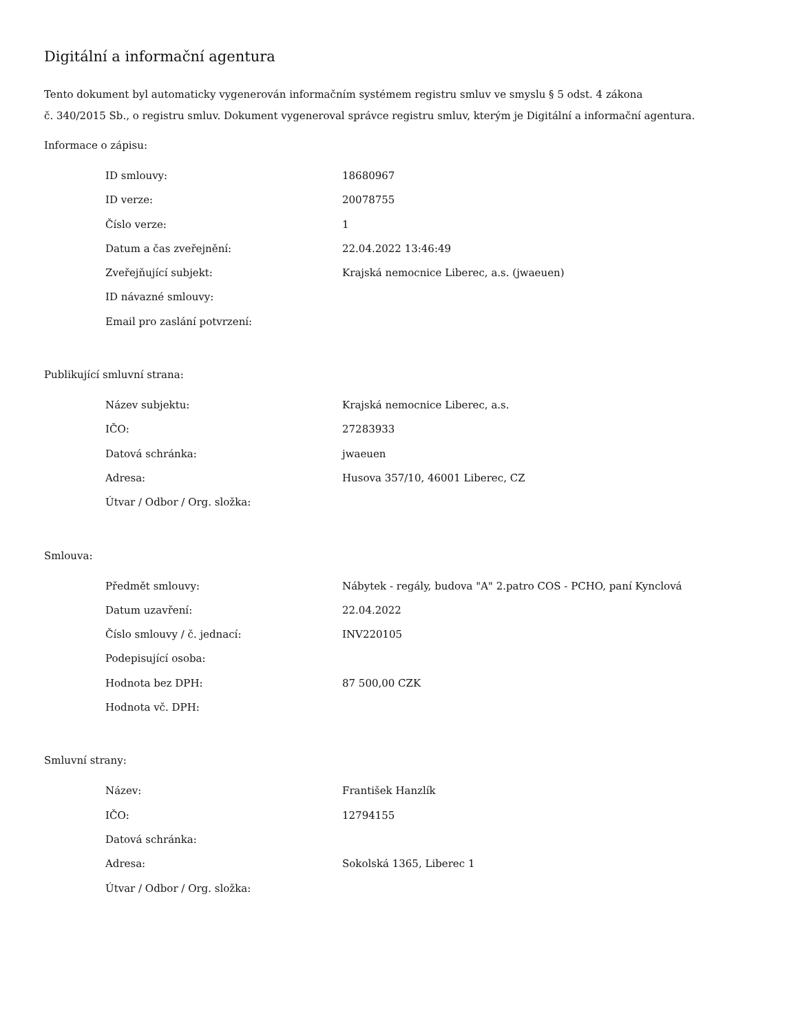Digitální a informační agentura
Tento dokument byl automaticky vygenerován informačním systémem registru smluv ve smyslu § 5 odst. 4 zákona
č. 340/2015 Sb., o registru smluv. Dokument vygeneroval správce registru smluv, kterým je Digitální a informační agentura.
Informace o zápisu:
| ID smlouvy: | 18680967 |
| ID verze: | 20078755 |
| Číslo verze: | 1 |
| Datum a čas zveřejnění: | 22.04.2022 13:46:49 |
| Zveřejňující subjekt: | Krajská nemocnice Liberec, a.s. (jwaeuen) |
| ID návazné smlouvy: | |
| Email pro zaslání potvrzení: | |
Publikující smluvní strana:
| Název subjektu: | Krajská nemocnice Liberec, a.s. |
| IČO: | 27283933 |
| Datová schránka: | jwaeuen |
| Adresa: | Husova 357/10, 46001 Liberec, CZ |
| Útvar / Odbor / Org. složka: | |
Smlouva:
| Předmět smlouvy: | Nábytek - regály, budova "A" 2.patro COS - PCHO, paní Kynclová |
| Datum uzavření: | 22.04.2022 |
| Číslo smlouvy / č. jednací: | INV220105 |
| Podepisující osoba: | |
| Hodnota bez DPH: | 87 500,00 CZK |
| Hodnota vč. DPH: | |
Smluvní strany:
| Název: | František Hanzlík |
| IČO: | 12794155 |
| Datová schránka: | |
| Adresa: | Sokolská 1365, Liberec 1 |
| Útvar / Odbor / Org. složka: | |